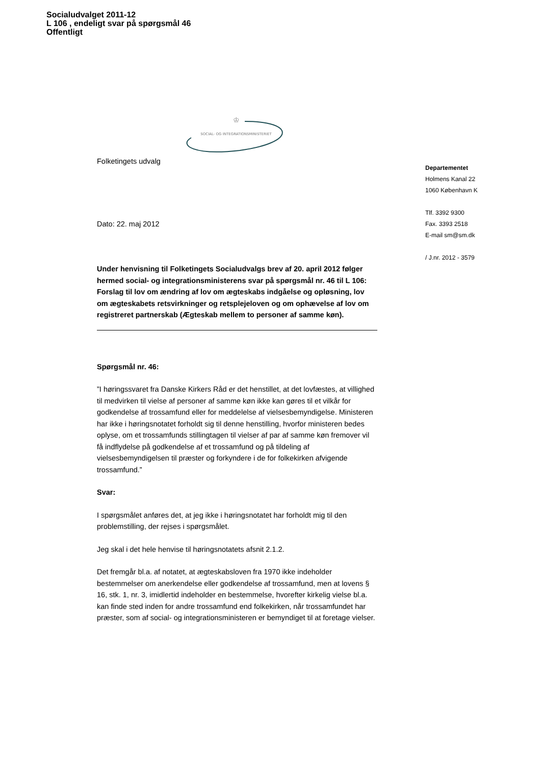Socialudvalget 2011-12
L 106 , endeligt svar på spørgsmål 46
Offentligt
♔
SOCIAL- OG INTEGRATIONSMINISTERIET
Folketingets udvalg
Dato: 22. maj 2012
Under henvisning til Folketingets Socialudvalgs brev af 20. april 2012 følger hermed social- og integrationsministerens svar på spørgsmål nr. 46 til L 106: Forslag til lov om ændring af lov om ægteskabs indgåelse og opløsning, lov om ægteskabets retsvirkninger og retsplejeloven og om ophævelse af lov om registreret partnerskab (Ægteskab mellem to personer af samme køn).
Spørgsmål nr. 46:
”I høringssvaret fra Danske Kirkers Råd er det henstillet, at det lovfæstes, at villighed til medvirken til vielse af personer af samme køn ikke kan gøres til et vilkår for godkendelse af trossamfund eller for meddelelse af vielsesbemyndigelse. Ministeren har ikke i høringsnotatet forholdt sig til denne henstilling, hvorfor ministeren bedes oplyse, om et trossamfunds stillingtagen til vielser af par af samme køn fremover vil få indflydelse på godkendelse af et trossamfund og på tildeling af vielsesbemyndigelsen til præster og forkyndere i de for folkekirken afvigende trossamfund.”
Svar:
I spørgsmålet anføres det, at jeg ikke i høringsnotatet har forholdt mig til den problemstilling, der rejses i spørgsmålet.
Jeg skal i det hele henvise til høringsnotatets afsnit 2.1.2.
Det fremgår bl.a. af notatet, at ægteskabsloven fra 1970 ikke indeholder bestemmelser om anerkendelse eller godkendelse af trossamfund, men at lovens § 16, stk. 1, nr. 3, imidlertid indeholder en bestemmelse, hvorefter kirkelig vielse bl.a. kan finde sted inden for andre trossamfund end folkekirken, når trossamfundet har præster, som af social- og integrationsministeren er bemyndiget til at foretage vielser.
Departementet
Holmens Kanal 22
1060 København K
Tlf. 3392 9300
Fax. 3393 2518
E-mail sm@sm.dk
/ J.nr. 2012 - 3579